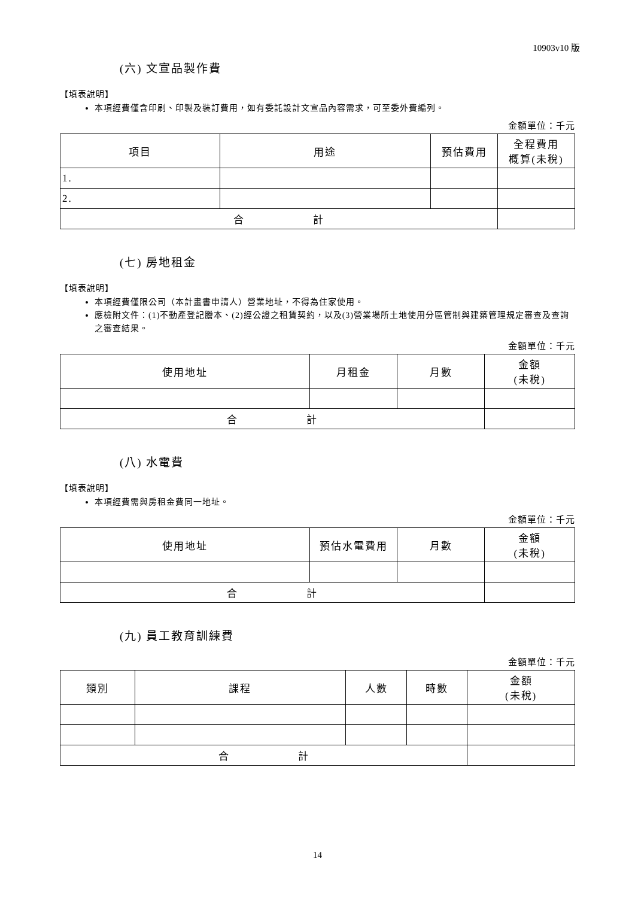10903v10 版
(六) 文宣品製作費
【填表說明】
本項經費僅含印刷、印製及裝訂費用，如有委託設計文宣品內容需求，可至委外費編列。
金額單位：千元
| 項目 | 用途 | 預估費用 | 全程費用 概算(未稅) |
| --- | --- | --- | --- |
| 1. | | | |
| 2. | | | |
| 合 計 | | | |
(七) 房地租金
【填表說明】
本項經費僅限公司（本計畫書申請人）營業地址，不得為住家使用。
應檢附文件：(1)不動產登記謄本、(2)經公證之租賃契約，以及(3)營業場所土地使用分區管制與建築管理規定審查及查詢之審查結果。
金額單位：千元
| 使用地址 | 月租金 | 月數 | 金額 (未稅) |
| --- | --- | --- | --- |
| 合 計 | | | |
(八) 水電費
【填表說明】
本項經費需與房租金費同一地址。
金額單位：千元
| 使用地址 | 預估水電費用 | 月數 | 金額 (未稅) |
| --- | --- | --- | --- |
| 合 計 | | | |
(九) 員工教育訓練費
金額單位：千元
| 類別 | 課程 | 人數 | 時數 | 金額 (未稅) |
| --- | --- | --- | --- | --- |
| 合 計 | | | | |
14